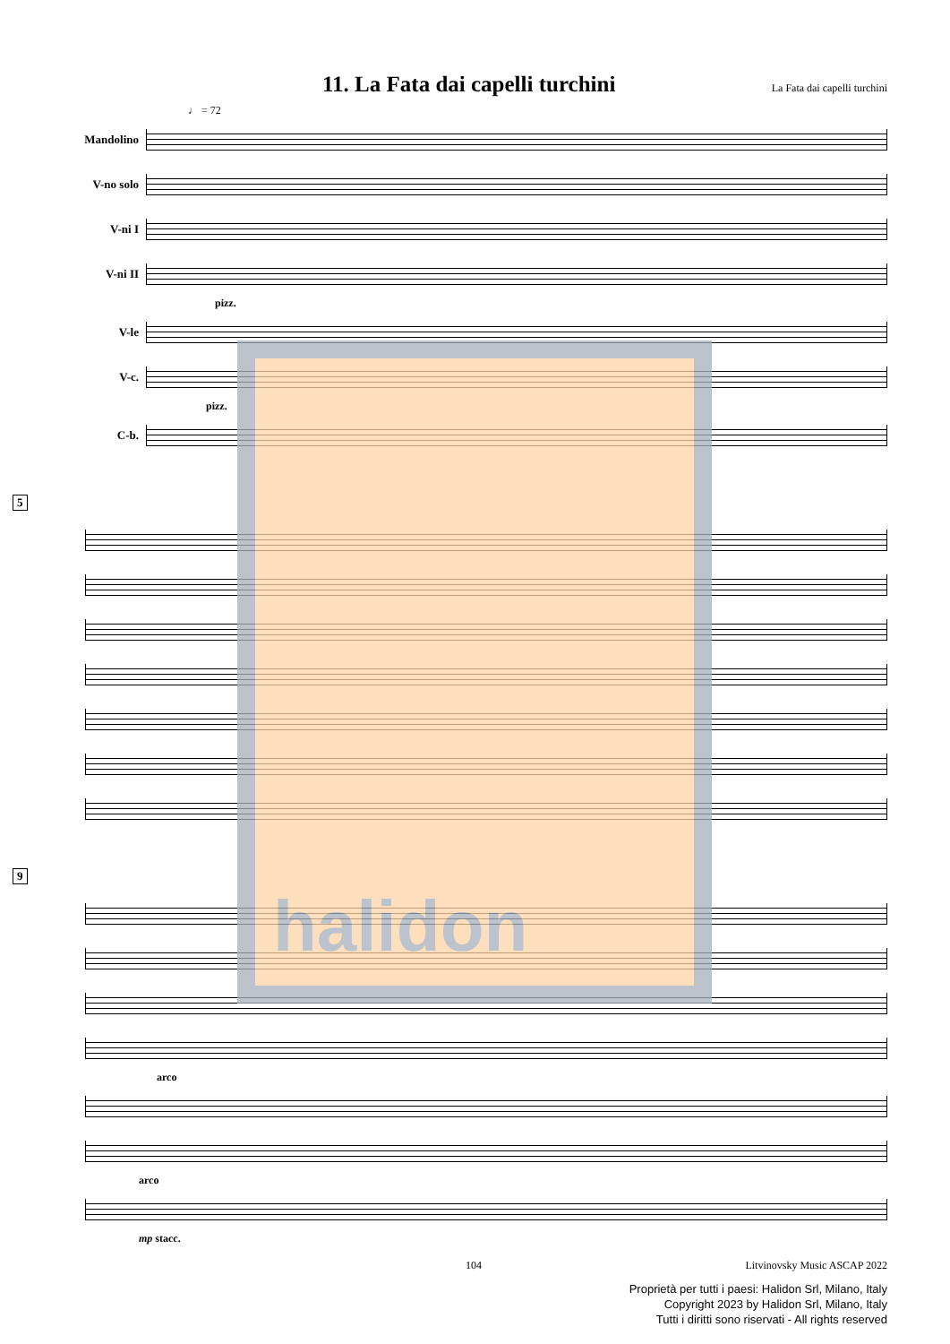11. La Fata dai capelli turchini La Fata dai capelli turchini
♩ = 72
Mandolino
V-no solo
V-ni I
V-ni II
pizz.
V-le
V-c.
pizz.
C-b.
5
9
arco
arco
mp stacc.
halidon
104
Litvinovsky Music ASCAP 2022
Proprietà per tutti i paesi: Halidon Srl, Milano, Italy
Copyright 2023 by Halidon Srl, Milano, Italy
Tutti i diritti sono riservati - All rights reserved